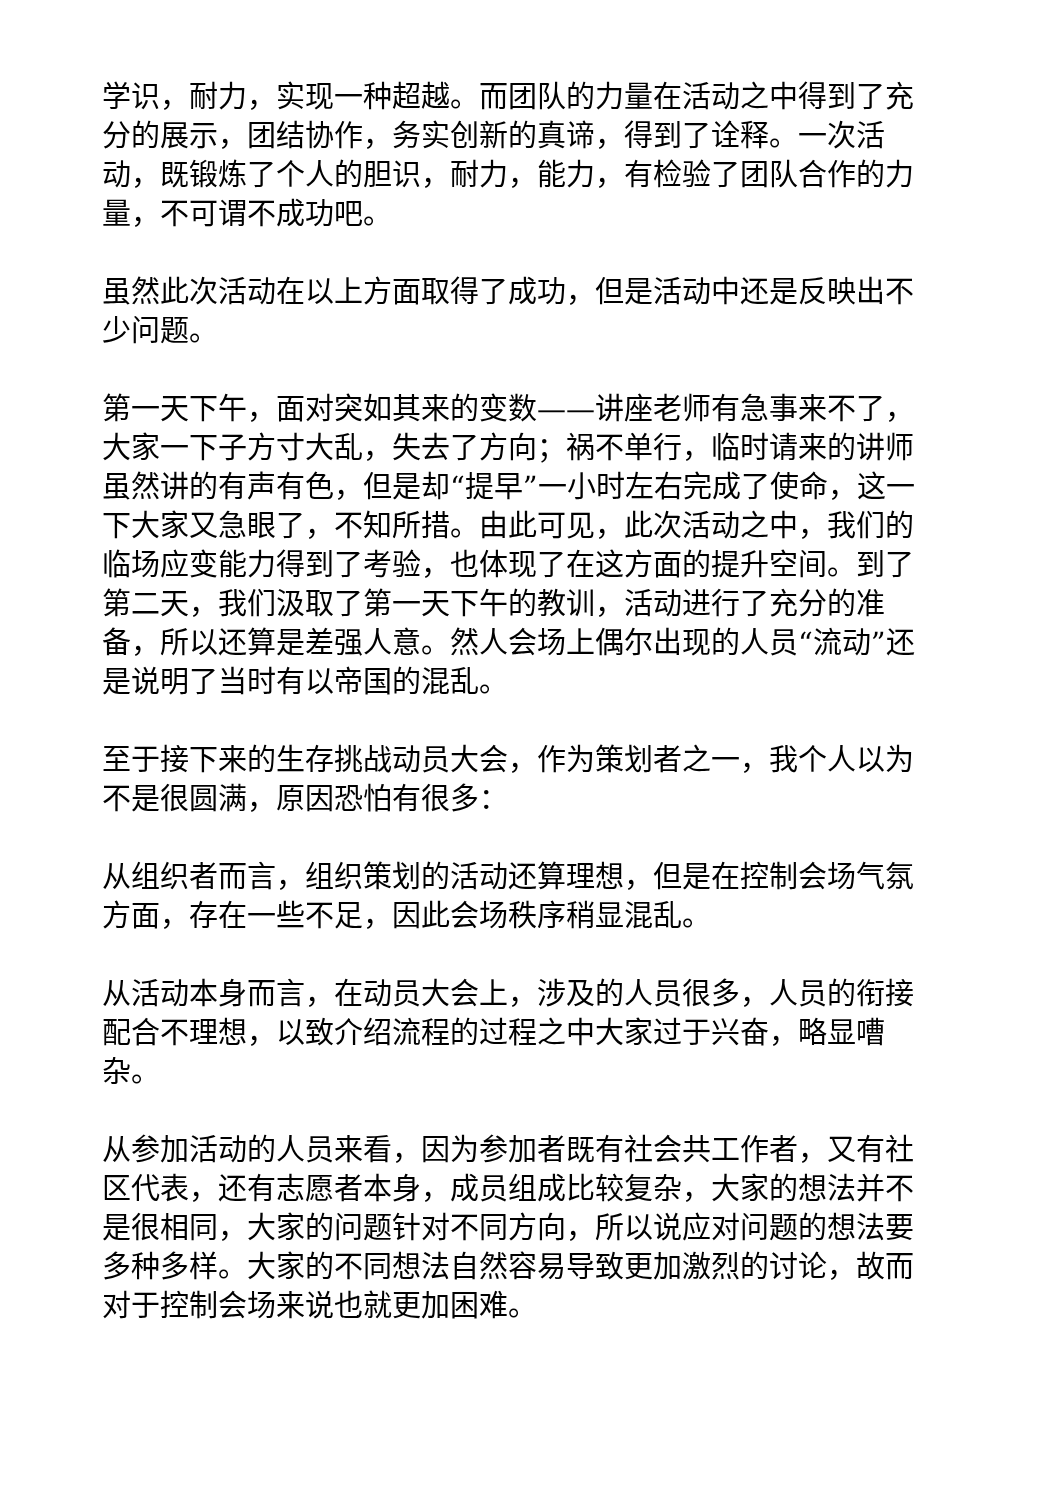学识，耐力，实现一种超越。而团队的力量在活动之中得到了充分的展示，团结协作，务实创新的真谛，得到了诠释。一次活动，既锻炼了个人的胆识，耐力，能力，有检验了团队合作的力量，不可谓不成功吧。
虽然此次活动在以上方面取得了成功，但是活动中还是反映出不少问题。
第一天下午，面对突如其来的变数——讲座老师有急事来不了，大家一下子方寸大乱，失去了方向；祸不单行，临时请来的讲师虽然讲的有声有色，但是却“提早”一小时左右完成了使命，这一下大家又急眼了，不知所措。由此可见，此次活动之中，我们的临场应变能力得到了考验，也体现了在这方面的提升空间。到了第二天，我们汲取了第一天下午的教训，活动进行了充分的准备，所以还算是差强人意。然人会场上偶尔出现的人员“流动”还是说明了当时有以帝国的混乱。
至于接下来的生存挑战动员大会，作为策划者之一，我个人以为不是很圆满，原因恐怕有很多：
从组织者而言，组织策划的活动还算理想，但是在控制会场气氛方面，存在一些不足，因此会场秩序稍显混乱。
从活动本身而言，在动员大会上，涉及的人员很多，人员的衔接配合不理想，以致介绍流程的过程之中大家过于兴奋，略显嘈杂。
从参加活动的人员来看，因为参加者既有社会共工作者，又有社区代表，还有志愿者本身，成员组成比较复杂，大家的想法并不是很相同，大家的问题针对不同方向，所以说应对问题的想法要多种多样。大家的不同想法自然容易导致更加激烈的讨论，故而对于控制会场来说也就更加困难。